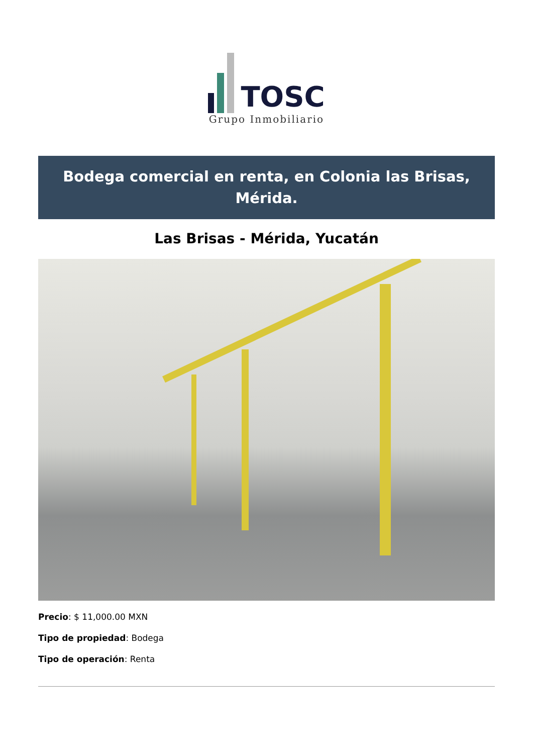TOSC
Grupo Inmobiliario
Bodega comercial en renta, en Colonia las Brisas, Mérida.
Las Brisas - Mérida, Yucatán
Precio: $ 11,000.00 MXN
Tipo de propiedad: Bodega
Tipo de operación: Renta